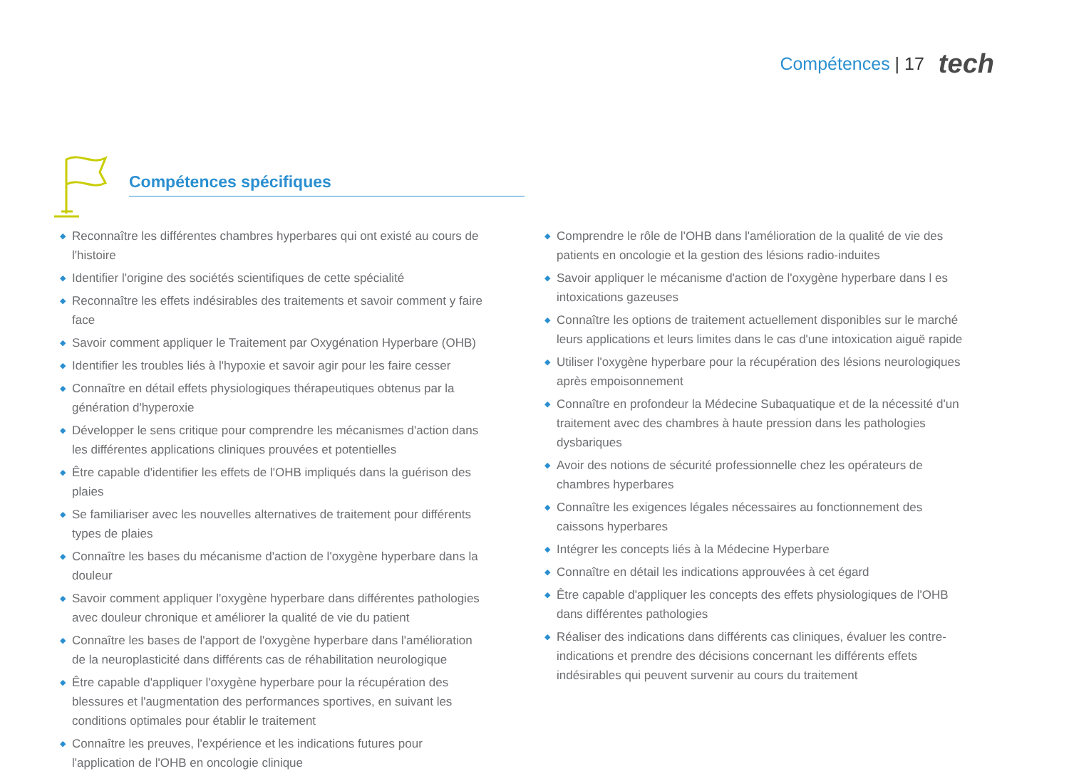Compétences | 17
tech
Compétences spécifiques
◆ Reconnaître les différentes chambres hyperbares qui ont existé au cours de l'histoire
◆ Identifier l'origine des sociétés scientifiques de cette spécialité
◆ Reconnaître les effets indésirables des traitements et savoir comment y faire face
◆ Savoir comment appliquer le Traitement par Oxygénation Hyperbare (OHB)
◆ Identifier les troubles liés à l'hypoxie et savoir agir pour les faire cesser
◆ Connaître en détail effets physiologiques thérapeutiques obtenus par la génération d'hyperoxie
◆ Développer le sens critique pour comprendre les mécanismes d'action dans les différentes applications cliniques prouvées et potentielles
◆ Être capable d'identifier les effets de l'OHB impliqués dans la guérison des plaies
◆ Se familiariser avec les nouvelles alternatives de traitement pour différents types de plaies
◆ Connaître les bases du mécanisme d'action de l'oxygène hyperbare dans la douleur
◆ Savoir comment appliquer l'oxygène hyperbare dans différentes pathologies avec douleur chronique et améliorer la qualité de vie du patient
◆ Connaître les bases de l'apport de l'oxygène hyperbare dans l'amélioration de la neuroplasticité dans différents cas de réhabilitation neurologique
◆ Être capable d'appliquer l'oxygène hyperbare pour la récupération des blessures et l'augmentation des performances sportives, en suivant les conditions optimales pour établir le traitement
◆ Connaître les preuves, l'expérience et les indications futures pour l'application de l'OHB en oncologie clinique
◆ Comprendre le rôle de l'OHB dans l'amélioration de la qualité de vie des patients en oncologie et la gestion des lésions radio-induites
◆ Savoir appliquer le mécanisme d'action de l'oxygène hyperbare dans l es intoxications gazeuses
◆ Connaître les options de traitement actuellement disponibles sur le marché leurs applications et leurs limites dans le cas d'une intoxication aiguë rapide
◆ Utiliser l'oxygène hyperbare pour la récupération des lésions neurologiques après empoisonnement
◆ Connaître en profondeur la Médecine Subaquatique et de la nécessité d'un traitement avec des chambres à haute pression dans les pathologies dysbariques
◆ Avoir des notions de sécurité professionnelle chez les opérateurs de chambres hyperbares
◆ Connaître les exigences légales nécessaires au fonctionnement des caissons hyperbares
◆ Intégrer les concepts liés à la Médecine Hyperbare
◆ Connaître en détail les indications approuvées à cet égard
◆ Être capable d'appliquer les concepts des effets physiologiques de l'OHB dans différentes pathologies
◆ Réaliser des indications dans différents cas cliniques, évaluer les contre-indications et prendre des décisions concernant les différents effets indésirables qui peuvent survenir au cours du traitement